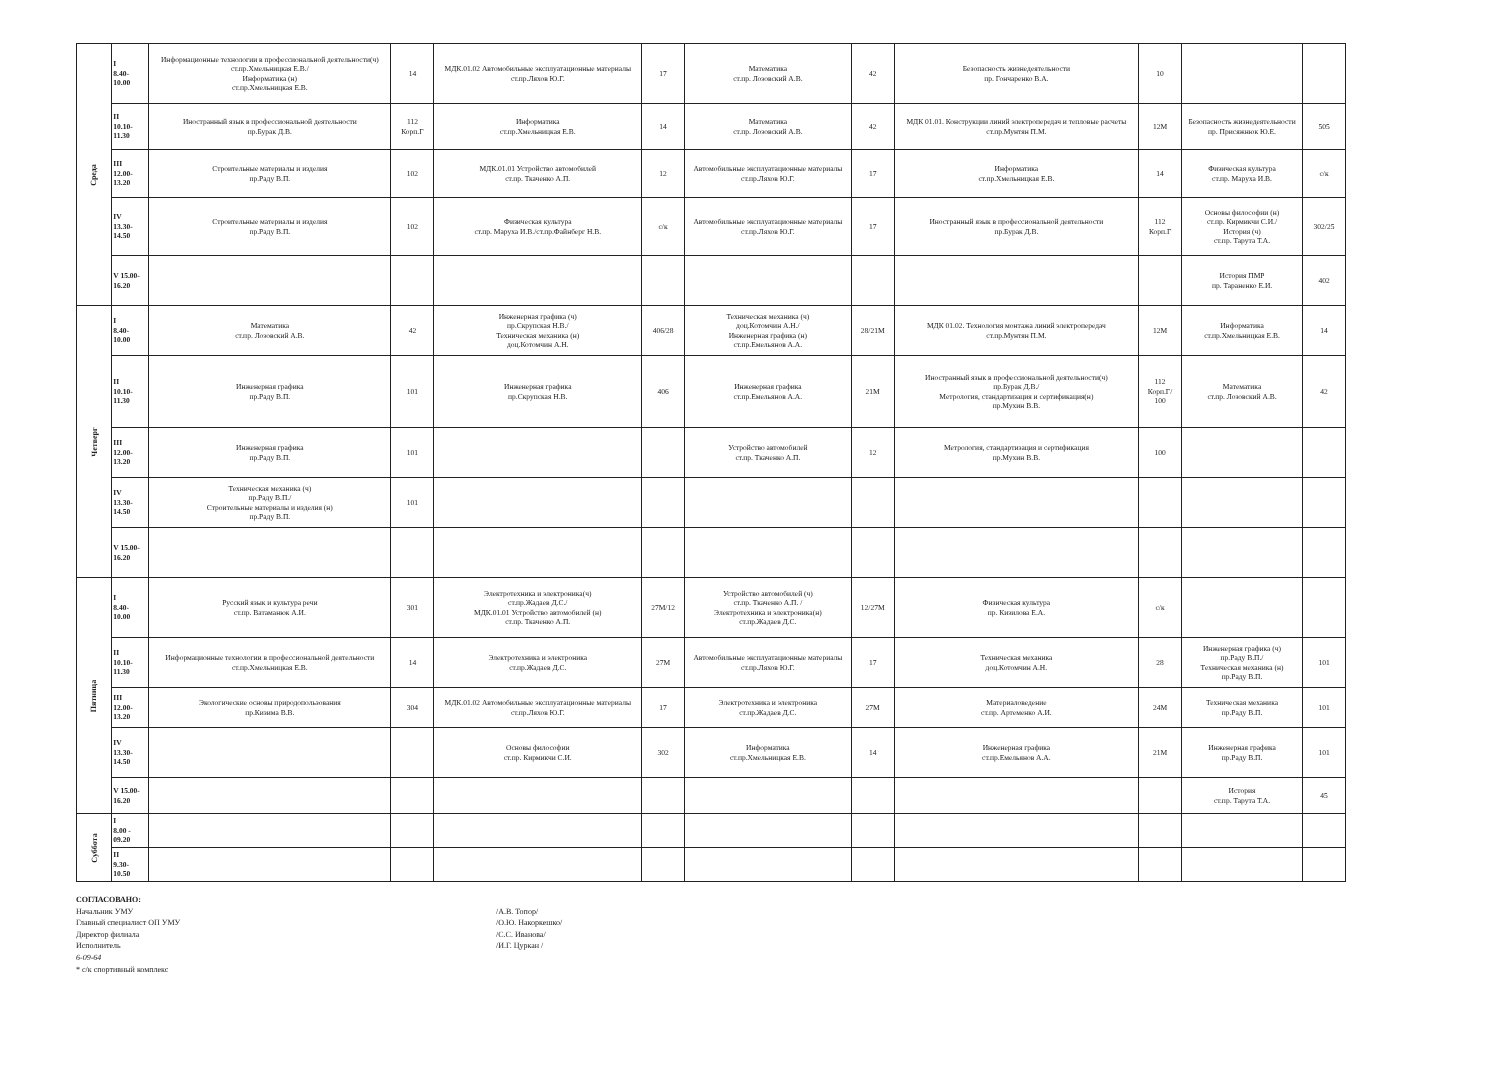| Среда | I 8.40- 10.00 | Информационные технологии в профессиональной деятельности(ч) ст.пр.Хмельницкая Е.В./ Информатика (н) ст.пр.Хмельницкая Е.В. | 14 | МДК.01.02 Автомобильные эксплуатационные материалы ст.пр.Ляхов Ю.Г. | 17 | Математика ст.пр. Лозовский А.В. | 42 | Безопасность жизнедеятельности пр. Гончаренко В.А. | 10 | | |
| | II 10.10- 11.30 | Иностранный язык в профессиональной деятельности пр.Бурак Д.В. | 112 Корп.Г | Информатика ст.пр.Хмельницкая Е.В. | 14 | Математика ст.пр. Лозовский А.В. | 42 | МДК 01.01. Конструкции линий электропередач и тепловые расчеты ст.пр.Мунтян П.М. | 12М | Безопасность жизнедеятельности пр. Присяжнюк Ю.Е. | 505 |
| | III 12.00- 13.20 | Строительные материалы и изделия пр.Раду В.П. | 102 | МДК.01.01 Устройство автомобилей ст.пр. Ткаченко А.П. | 12 | Автомобильные эксплуатационные материалы ст.пр.Ляхов Ю.Г. | 17 | Информатика ст.пр.Хмельницкая Е.В. | 14 | Физическая культура ст.пр. Маруха И.В. | с/к |
| | IV 13.30- 14.50 | Строительные материалы и изделия пр.Раду В.П. | 102 | Физическая культура ст.пр. Маруха И.В./ст.пр.Файнберг Н.В. | с/к | Автомобильные эксплуатационные материалы ст.пр.Ляхов Ю.Г. | 17 | Иностранный язык в профессиональной деятельности пр.Бурак Д.В. | 112 Корп.Г | Основы философии (н) ст.пр. Кирмикчи С.И./ История (ч) ст.пр. Тарута Т.А. | 302/25 |
| | V 15.00- 16.20 | | | | | | | | | История ПМР пр. Тараненко Е.И. | 402 |
| Четверг | I 8.40- 10.00 | Математика ст.пр. Лозовский А.В. | 42 | Инженерная графика (ч) пр.Скрупская Н.В./ Техническая механика (н) доц.Котомчин А.Н. | 406/28 | Техническая механика (ч) доц.Котомчин А.Н./ Инженерная графика (н) ст.пр.Емельянов А.А. | 28/21М | МДК 01.02. Технология монтажа линий электропередач ст.пр.Мунтян П.М. | 12М | Информатика ст.пр.Хмельницкая Е.В. | 14 |
| | II 10.10- 11.30 | Инженерная графика пр.Раду В.П. | 101 | Инженерная графика пр.Скрупская Н.В. | 406 | Инженерная графика ст.пр.Емельянов А.А. | 21М | Иностранный язык в профессиональной деятельности(ч) пр.Бурак Д.В./ Метрология, стандартизация и сертификация(н) пр.Мухин В.В. | 112 Корп.Г/ 100 | Математика ст.пр. Лозовский А.В. | 42 |
| | III 12.00- 13.20 | Инженерная графика пр.Раду В.П. | 101 | | | Устройство автомобилей ст.пр. Ткаченко А.П. | 12 | Метрология, стандартизация и сертификация пр.Мухин В.В. | 100 | | |
| | IV 13.30- 14.50 | Техническая механика (ч) пр.Раду В.П./ Строительные материалы и изделия (н) пр.Раду В.П. | 101 | | | | | | | | |
| | V 15.00- 16.20 | | | | | | | | | | |
| Пятница | I 8.40- 10.00 | Русский язык и культура речи ст.пр. Ватаманюк А.И. | 301 | Электротехника и электроника(ч) ст.пр.Жадаев Д.С./ МДК.01.01 Устройство автомобилей (н) ст.пр. Ткаченко А.П. | 27М/12 | Устройство автомобилей (ч) ст.пр. Ткаченко А.П. / Электротехника и электроника(н) ст.пр.Жадаев Д.С. | 12/27М | Физическая культура пр. Кизилова Е.А. | с/к | | |
| | II 10.10- 11.30 | Информационные технологии в профессиональной деятельности ст.пр.Хмельницкая Е.В. | 14 | Электротехника и электроника ст.пр.Жадаев Д.С. | 27М | Автомобильные эксплуатационные материалы ст.пр.Ляхов Ю.Г. | 17 | Техническая механика доц.Котомчин А.Н. | 28 | Инженерная графика (ч) пр.Раду В.П./ Техническая механика (н) пр.Раду В.П. | 101 |
| | III 12.00- 13.20 | Экологические основы природопользования пр.Кизима В.В. | 304 | МДК.01.02 Автомобильные эксплуатационные материалы ст.пр.Ляхов Ю.Г. | 17 | Электротехника и электроника ст.пр.Жадаев Д.С. | 27М | Материаловедение ст.пр. Артеменко А.И. | 24М | Техническая механика пр.Раду В.П. | 101 |
| | IV 13.30- 14.50 | | | Основы философии ст.пр. Кирмикчи С.И. | 302 | Информатика ст.пр.Хмельницкая Е.В. | 14 | Инженерная графика ст.пр.Емельянов А.А. | 21М | Инженерная графика пр.Раду В.П. | 101 |
| | V 15.00- 16.20 | | | | | | | | | История ст.пр. Тарута Т.А. | 45 |
| Суббота | I 8.00 - 09.20 | | | | | | | | | | |
| | II 9.30- 10.50 | | | | | | | | | | |
СОГЛАСОВАНО:
Начальник УМУ
Главный специалист ОП УМУ
Директор филиала
Исполнитель
6-09-64
* с/к спортивный комплекс
/А.В. Топор/
/О.Ю. Накоркешко/
/С.С. Иванова/
/И.Г. Цуркан /